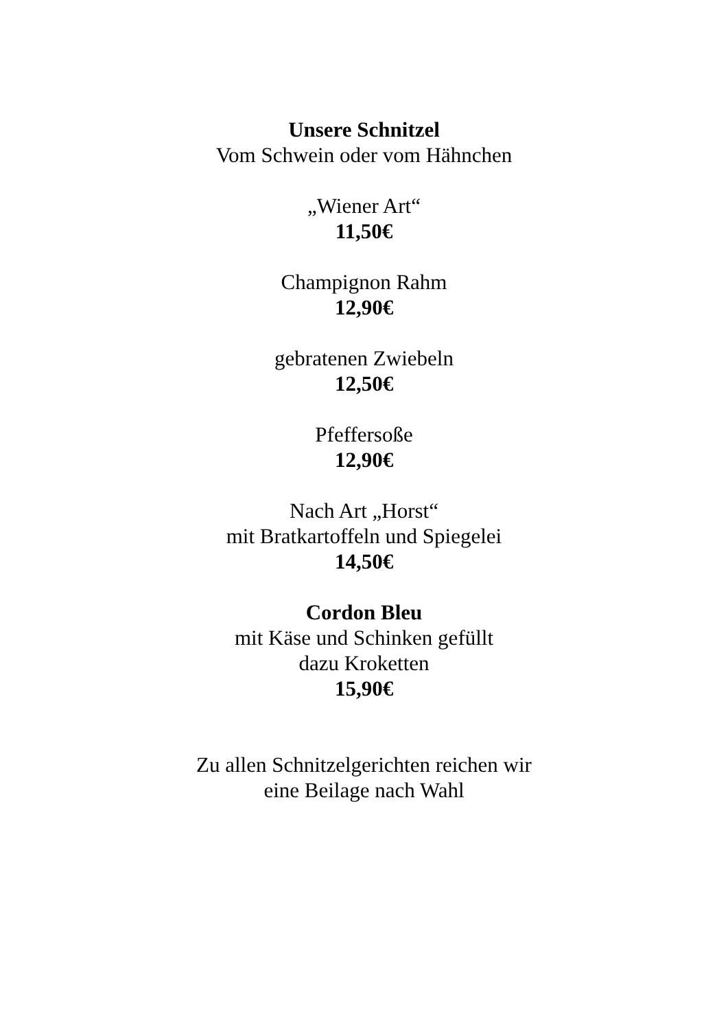Unsere Schnitzel
Vom Schwein oder vom Hähnchen
„Wiener Art“
11,50€
Champignon Rahm
12,90€
gebratenen Zwiebeln
12,50€
Pfeffersoße
12,90€
Nach Art „Horst“
mit Bratkartoffeln und Spiegelei
14,50€
Cordon Bleu
mit Käse und Schinken gefüllt
dazu Kroketten
15,90€
Zu allen Schnitzelgerichten reichen wir
eine Beilage nach Wahl